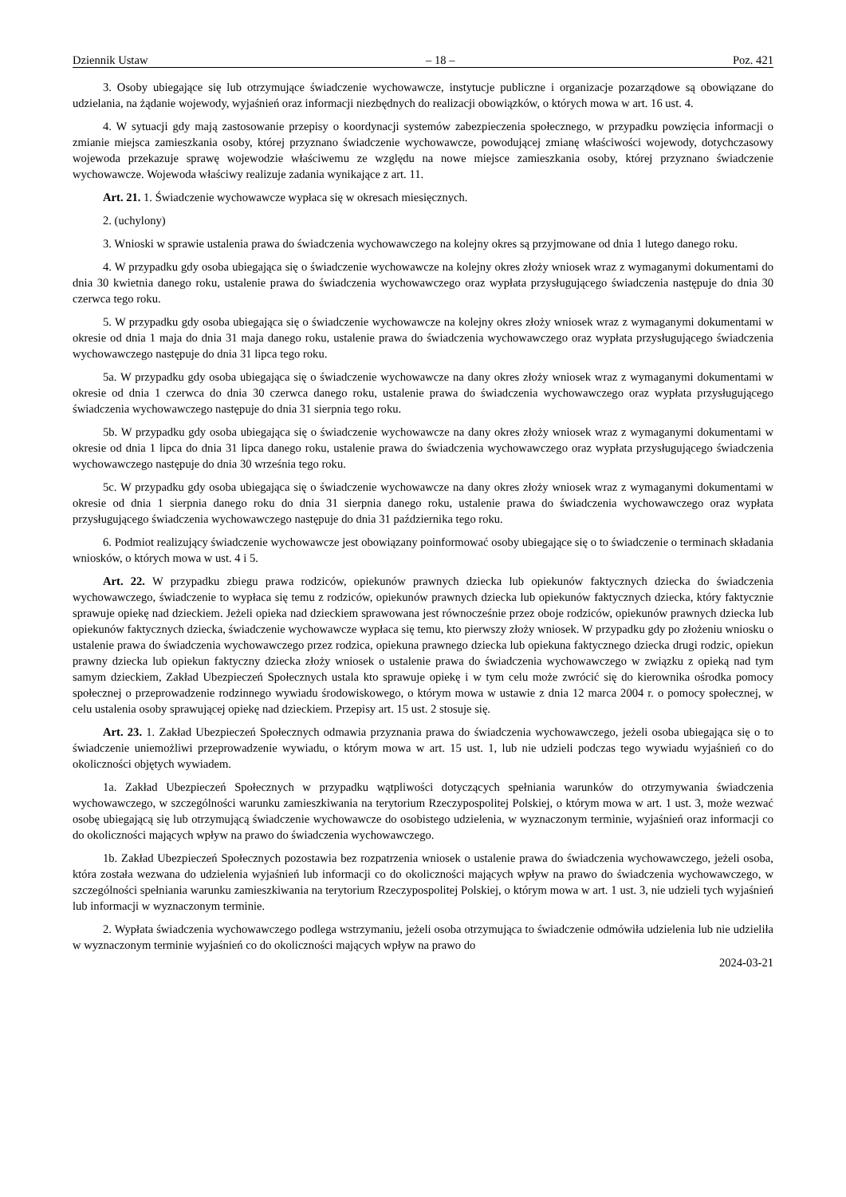Dziennik Ustaw – 18 – Poz. 421
3. Osoby ubiegające się lub otrzymujące świadczenie wychowawcze, instytucje publiczne i organizacje pozarządowe są obowiązane do udzielania, na żądanie wojewody, wyjaśnień oraz informacji niezbędnych do realizacji obowiązków, o których mowa w art. 16 ust. 4.
4. W sytuacji gdy mają zastosowanie przepisy o koordynacji systemów zabezpieczenia społecznego, w przypadku powzięcia informacji o zmianie miejsca zamieszkania osoby, której przyznano świadczenie wychowawcze, powodującej zmianę właściwości wojewody, dotychczasowy wojewoda przekazuje sprawę wojewodzie właściwemu ze względu na nowe miejsce zamieszkania osoby, której przyznano świadczenie wychowawcze. Wojewoda właściwy realizuje zadania wynikające z art. 11.
Art. 21. 1. Świadczenie wychowawcze wypłaca się w okresach miesięcznych.
2. (uchylony)
3. Wnioski w sprawie ustalenia prawa do świadczenia wychowawczego na kolejny okres są przyjmowane od dnia 1 lutego danego roku.
4. W przypadku gdy osoba ubiegająca się o świadczenie wychowawcze na kolejny okres złoży wniosek wraz z wymaganymi dokumentami do dnia 30 kwietnia danego roku, ustalenie prawa do świadczenia wychowawczego oraz wypłata przysługującego świadczenia następuje do dnia 30 czerwca tego roku.
5. W przypadku gdy osoba ubiegająca się o świadczenie wychowawcze na kolejny okres złoży wniosek wraz z wymaganymi dokumentami w okresie od dnia 1 maja do dnia 31 maja danego roku, ustalenie prawa do świadczenia wychowawczego oraz wypłata przysługującego świadczenia wychowawczego następuje do dnia 31 lipca tego roku.
5a. W przypadku gdy osoba ubiegająca się o świadczenie wychowawcze na dany okres złoży wniosek wraz z wymaganymi dokumentami w okresie od dnia 1 czerwca do dnia 30 czerwca danego roku, ustalenie prawa do świadczenia wychowawczego oraz wypłata przysługującego świadczenia wychowawczego następuje do dnia 31 sierpnia tego roku.
5b. W przypadku gdy osoba ubiegająca się o świadczenie wychowawcze na dany okres złoży wniosek wraz z wymaganymi dokumentami w okresie od dnia 1 lipca do dnia 31 lipca danego roku, ustalenie prawa do świadczenia wychowawczego oraz wypłata przysługującego świadczenia wychowawczego następuje do dnia 30 września tego roku.
5c. W przypadku gdy osoba ubiegająca się o świadczenie wychowawcze na dany okres złoży wniosek wraz z wymaganymi dokumentami w okresie od dnia 1 sierpnia danego roku do dnia 31 sierpnia danego roku, ustalenie prawa do świadczenia wychowawczego oraz wypłata przysługującego świadczenia wychowawczego następuje do dnia 31 października tego roku.
6. Podmiot realizujący świadczenie wychowawcze jest obowiązany poinformować osoby ubiegające się o to świadczenie o terminach składania wniosków, o których mowa w ust. 4 i 5.
Art. 22. W przypadku zbiegu prawa rodziców, opiekunów prawnych dziecka lub opiekunów faktycznych dziecka do świadczenia wychowawczego, świadczenie to wypłaca się temu z rodziców, opiekunów prawnych dziecka lub opiekunów faktycznych dziecka, który faktycznie sprawuje opiekę nad dzieckiem. Jeżeli opieka nad dzieckiem sprawowana jest równocześnie przez oboje rodziców, opiekunów prawnych dziecka lub opiekunów faktycznych dziecka, świadczenie wychowawcze wypłaca się temu, kto pierwszy złoży wniosek. W przypadku gdy po złożeniu wniosku o ustalenie prawa do świadczenia wychowawczego przez rodzica, opiekuna prawnego dziecka lub opiekuna faktycznego dziecka drugi rodzic, opiekun prawny dziecka lub opiekun faktyczny dziecka złoży wniosek o ustalenie prawa do świadczenia wychowawczego w związku z opieką nad tym samym dzieckiem, Zakład Ubezpieczeń Społecznych ustala kto sprawuje opiekę i w tym celu może zwrócić się do kierownika ośrodka pomocy społecznej o przeprowadzenie rodzinnego wywiadu środowiskowego, o którym mowa w ustawie z dnia 12 marca 2004 r. o pomocy społecznej, w celu ustalenia osoby sprawującej opiekę nad dzieckiem. Przepisy art. 15 ust. 2 stosuje się.
Art. 23. 1. Zakład Ubezpieczeń Społecznych odmawia przyznania prawa do świadczenia wychowawczego, jeżeli osoba ubiegająca się o to świadczenie uniemożliwi przeprowadzenie wywiadu, o którym mowa w art. 15 ust. 1, lub nie udzieli podczas tego wywiadu wyjaśnień co do okoliczności objętych wywiadem.
1a. Zakład Ubezpieczeń Społecznych w przypadku wątpliwości dotyczących spełniania warunków do otrzymywania świadczenia wychowawczego, w szczególności warunku zamieszkiwania na terytorium Rzeczypospolitej Polskiej, o którym mowa w art. 1 ust. 3, może wezwać osobę ubiegającą się lub otrzymującą świadczenie wychowawcze do osobistego udzielenia, w wyznaczonym terminie, wyjaśnień oraz informacji co do okoliczności mających wpływ na prawo do świadczenia wychowawczego.
1b. Zakład Ubezpieczeń Społecznych pozostawia bez rozpatrzenia wniosek o ustalenie prawa do świadczenia wychowawczego, jeżeli osoba, która została wezwana do udzielenia wyjaśnień lub informacji co do okoliczności mających wpływ na prawo do świadczenia wychowawczego, w szczególności spełniania warunku zamieszkiwania na terytorium Rzeczypospolitej Polskiej, o którym mowa w art. 1 ust. 3, nie udzieli tych wyjaśnień lub informacji w wyznaczonym terminie.
2. Wypłata świadczenia wychowawczego podlega wstrzymaniu, jeżeli osoba otrzymująca to świadczenie odmówiła udzielenia lub nie udzieliła w wyznaczonym terminie wyjaśnień co do okoliczności mających wpływ na prawo do
2024-03-21